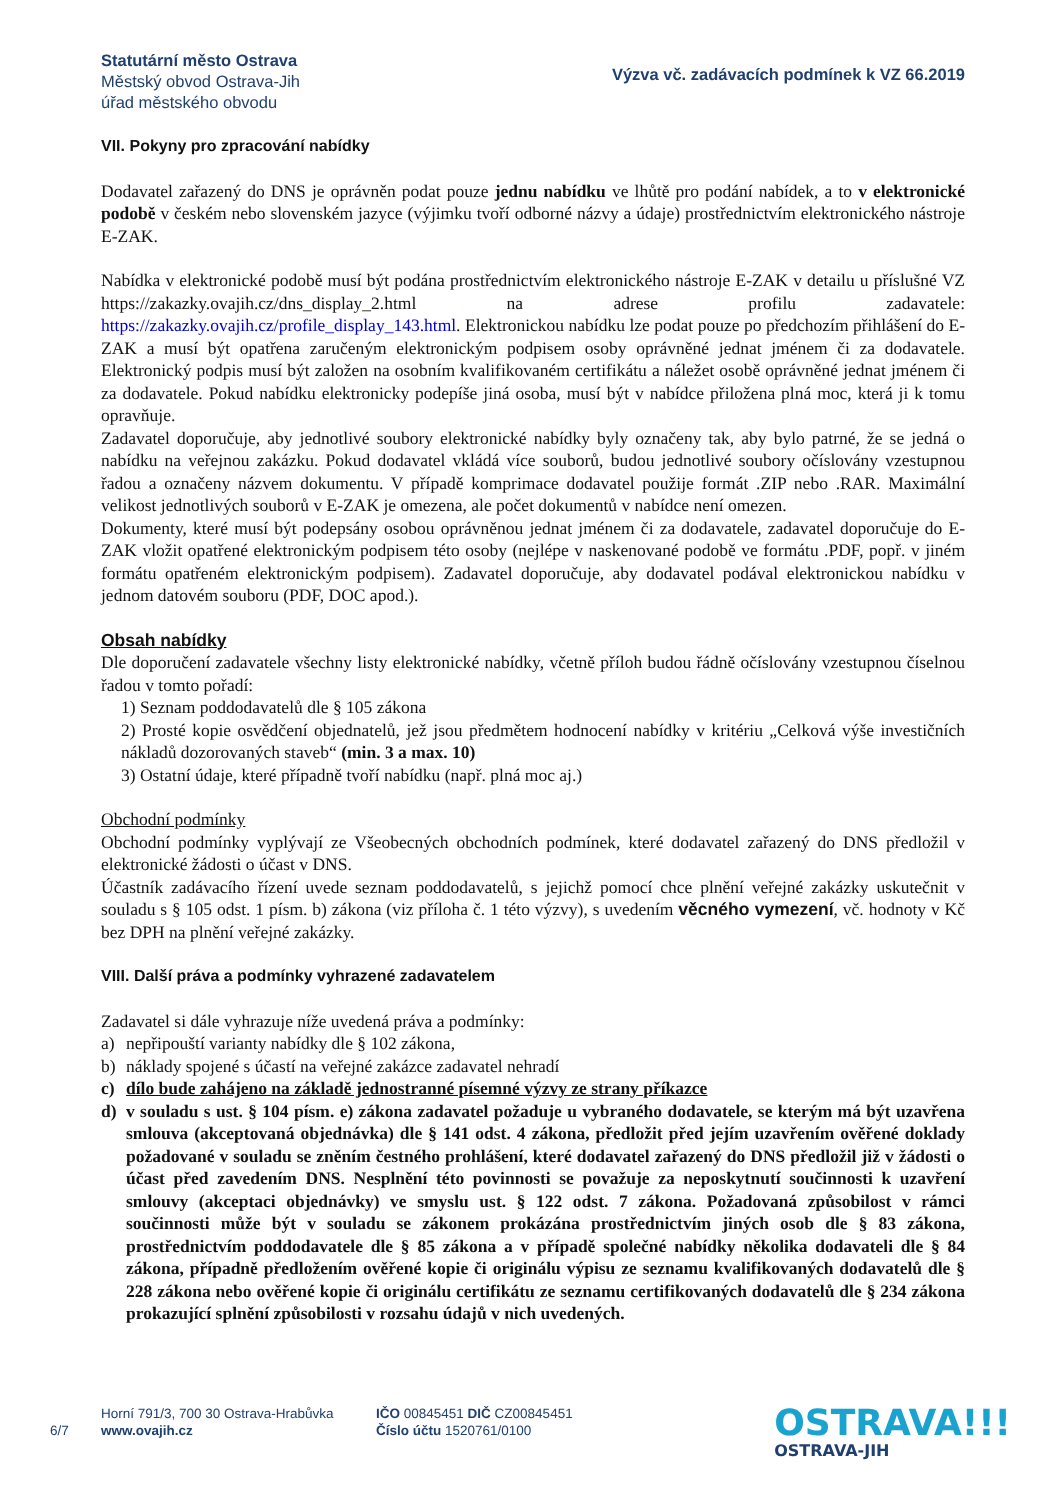Statutární město Ostrava
Městský obvod Ostrava-Jih
úřad městského obvodu
Výzva vč. zadávacích podmínek k VZ 66.2019
VII. Pokyny pro zpracování nabídky
Dodavatel zařazený do DNS je oprávněn podat pouze jednu nabídku ve lhůtě pro podání nabídek, a to v elektronické podobě v českém nebo slovenském jazyce (výjimku tvoří odborné názvy a údaje) prostřednictvím elektronického nástroje E-ZAK.
Nabídka v elektronické podobě musí být podána prostřednictvím elektronického nástroje E-ZAK v detailu u příslušné VZ https://zakazky.ovajih.cz/dns_display_2.html na adrese profilu zadavatele: https://zakazky.ovajih.cz/profile_display_143.html. Elektronickou nabídku lze podat pouze po předchozím přihlášení do E-ZAK a musí být opatřena zaručeným elektronickým podpisem osoby oprávněné jednat jménem či za dodavatele. Elektronický podpis musí být založen na osobním kvalifikovaném certifikátu a náležet osobě oprávněné jednat jménem či za dodavatele. Pokud nabídku elektronicky podepíše jiná osoba, musí být v nabídce přiložena plná moc, která ji k tomu opravňuje.
Zadavatel doporučuje, aby jednotlivé soubory elektronické nabídky byly označeny tak, aby bylo patrné, že se jedná o nabídku na veřejnou zakázku. Pokud dodavatel vkládá více souborů, budou jednotlivé soubory očíslovány vzestupnou řadou a označeny názvem dokumentu. V případě komprimace dodavatel použije formát .ZIP nebo .RAR. Maximální velikost jednotlivých souborů v E-ZAK je omezena, ale počet dokumentů v nabídce není omezen.
Dokumenty, které musí být podepsány osobou oprávněnou jednat jménem či za dodavatele, zadavatel doporučuje do E-ZAK vložit opatřené elektronickým podpisem této osoby (nejlépe v naskenované podobě ve formátu .PDF, popř. v jiném formátu opatřeném elektronickým podpisem). Zadavatel doporučuje, aby dodavatel podával elektronickou nabídku v jednom datovém souboru (PDF, DOC apod.).
Obsah nabídky
Dle doporučení zadavatele všechny listy elektronické nabídky, včetně příloh budou řádně očíslovány vzestupnou číselnou řadou v tomto pořadí:
1) Seznam poddodavatelů dle § 105 zákona
2) Prosté kopie osvědčení objednatelů, jež jsou předmětem hodnocení nabídky v kritériu „Celková výše investičních nákladů dozorovaných staveb“ (min. 3 a max. 10)
3) Ostatní údaje, které případně tvoří nabídku (např. plná moc aj.)
Obchodní podmínky
Obchodní podmínky vyplývají ze Všeobecných obchodních podmínek, které dodavatel zařazený do DNS předložil v elektronické žádosti o účast v DNS.
Účastník zadávacího řízení uvede seznam poddodavatelů, s jejichž pomocí chce plnění veřejné zakázky uskutečnit v souladu s § 105 odst. 1 písm. b) zákona (viz příloha č. 1 této výzvy), s uvedením věcného vymezení, vč. hodnoty v Kč bez DPH na plnění veřejné zakázky.
VIII. Další práva a podmínky vyhrazené zadavatelem
Zadavatel si dále vyhrazuje níže uvedená práva a podmínky:
a) nepřipouští varianty nabídky dle § 102 zákona,
b) náklady spojené s účastí na veřejné zakázce zadavatel nehradí
c) dílo bude zahájeno na základě jednostranné písemné výzvy ze strany příkazce
d) v souladu s ust. § 104 písm. e) zákona zadavatel požaduje u vybraného dodavatele, se kterým má být uzavřena smlouva (akceptovaná objednávka) dle § 141 odst. 4 zákona, předložit před jejím uzavřením ověřené doklady požadované v souladu se zněním čestného prohlášení, které dodavatel zařazený do DNS předložil již v žádosti o účast před zavedením DNS. Nesplnění této povinnosti se považuje za neposkytnutí součinnosti k uzavření smlouvy (akceptaci objednávky) ve smyslu ust. § 122 odst. 7 zákona. Požadovaná způsobilost v rámci součinnosti může být v souladu se zákonem prokázána prostřednictvím jiných osob dle § 83 zákona, prostřednictvím poddodavatele dle § 85 zákona a v případě společné nabídky několika dodavateli dle § 84 zákona, případně předložením ověřené kopie či originálu výpisu ze seznamu kvalifikovaných dodavatelů dle § 228 zákona nebo ověřené kopie či originálu certifikátu ze seznamu certifikovaných dodavatelů dle § 234 zákona prokazující splnění způsobilosti v rozsahu údajů v nich uvedených.
6/7
Horní 791/3, 700 30 Ostrava-Hrabůvka
www.ovajih.cz
IČO 00845451 DIČ CZ00845451
Číslo účtu 1520761/0100
OSTRAVA!!!
OSTRAVA-JIH